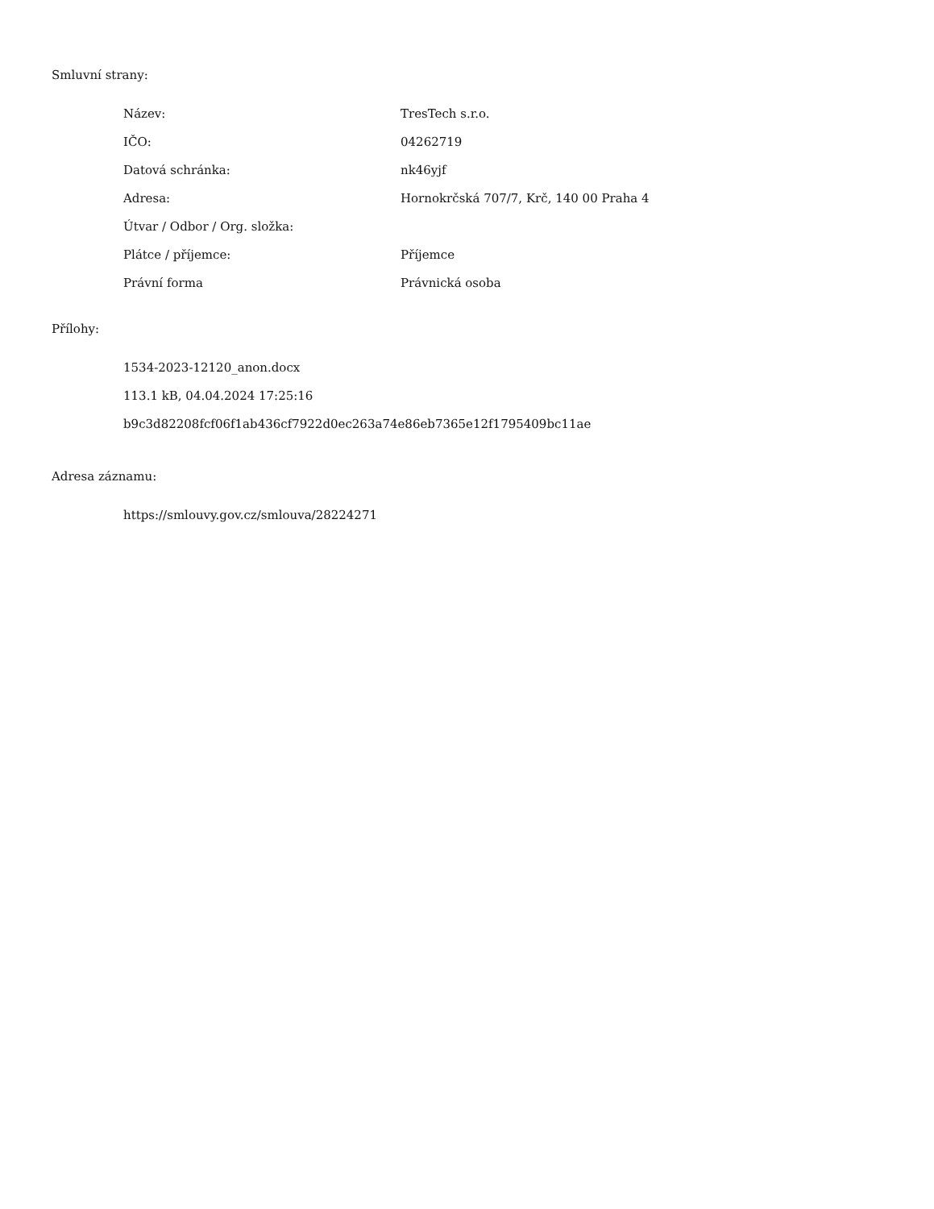Smluvní strany:
| Název: | TresTech s.r.o. |
| IČO: | 04262719 |
| Datová schránka: | nk46yjf |
| Adresa: | Hornokrčská 707/7, Krč, 140 00 Praha 4 |
| Útvar / Odbor / Org. složka: | |
| Plátce / příjemce: | Příjemce |
| Právní forma | Právnická osoba |
Přílohy:
1534-2023-12120_anon.docx
113.1 kB, 04.04.2024 17:25:16
b9c3d82208fcf06f1ab436cf7922d0ec263a74e86eb7365e12f1795409bc11ae
Adresa záznamu:
https://smlouvy.gov.cz/smlouva/28224271